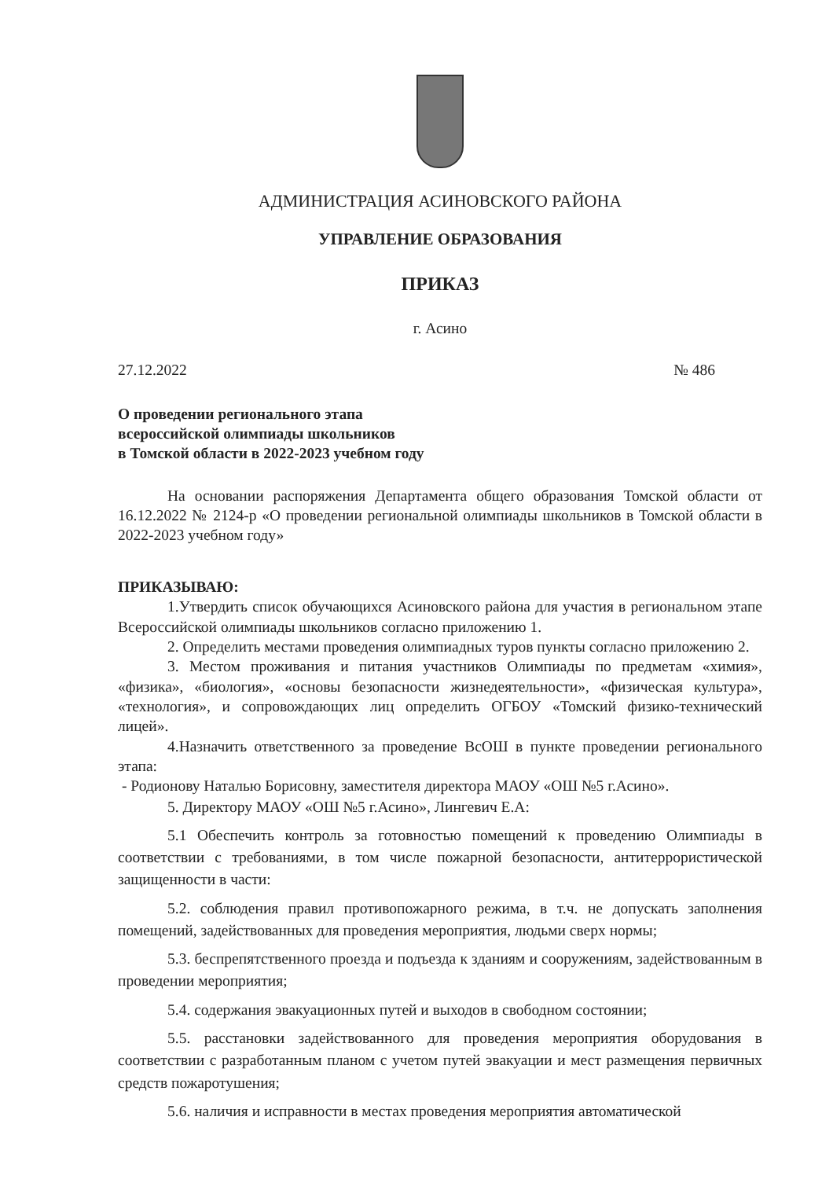АДМИНИСТРАЦИЯ АСИНОВСКОГО РАЙОНА
УПРАВЛЕНИЕ ОБРАЗОВАНИЯ
ПРИКАЗ
г. Асино
27.12.2022 № 486
О проведении регионального этапа
всероссийской олимпиады школьников
в Томской области в 2022-2023 учебном году
На основании распоряжения Департамента общего образования Томской области от 16.12.2022 № 2124-р «О проведении региональной олимпиады школьников в Томской области в 2022-2023 учебном году»
ПРИКАЗЫВАЮ:
1.Утвердить список обучающихся Асиновского района для участия в региональном этапе Всероссийской олимпиады школьников согласно приложению 1.
2. Определить местами проведения олимпиадных туров пункты согласно приложению 2.
3. Местом проживания и питания участников Олимпиады по предметам «химия», «физика», «биология», «основы безопасности жизнедеятельности», «физическая культура», «технология», и сопровождающих лиц определить ОГБОУ «Томский физико-технический лицей».
4.Назначить ответственного за проведение ВсОШ в пункте проведении регионального этапа:
- Родионову Наталью Борисовну, заместителя директора МАОУ «ОШ №5 г.Асино».
5. Директору МАОУ «ОШ №5 г.Асино», Лингевич Е.А:
5.1 Обеспечить контроль за готовностью помещений к проведению Олимпиады в соответствии с требованиями, в том числе пожарной безопасности, антитеррористической защищенности в части:
5.2. соблюдения правил противопожарного режима, в т.ч. не допускать заполнения помещений, задействованных для проведения мероприятия, людьми сверх нормы;
5.3. беспрепятственного проезда и подъезда к зданиям и сооружениям, задействованным в проведении мероприятия;
5.4. содержания эвакуационных путей и выходов в свободном состоянии;
5.5. расстановки задействованного для проведения мероприятия оборудования в соответствии с разработанным планом с учетом путей эвакуации и мест размещения первичных средств пожаротушения;
5.6. наличия и исправности в местах проведения мероприятия автоматической